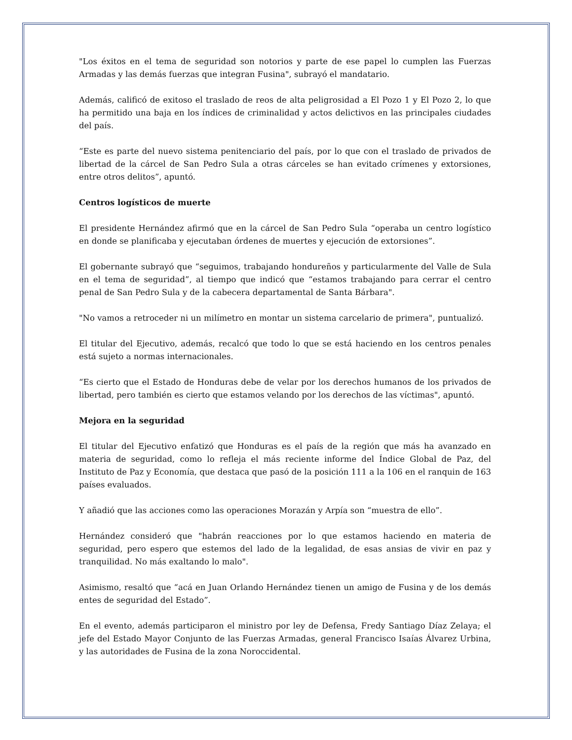"Los éxitos en el tema de seguridad son notorios y parte de ese papel lo cumplen las Fuerzas Armadas y las demás fuerzas que integran Fusina", subrayó el mandatario.
Además, calificó de exitoso el traslado de reos de alta peligrosidad a El Pozo 1 y El Pozo 2, lo que ha permitido una baja en los índices de criminalidad y actos delictivos en las principales ciudades del país.
“Este es parte del nuevo sistema penitenciario del país, por lo que con el traslado de privados de libertad de la cárcel de San Pedro Sula a otras cárceles se han evitado crímenes y extorsiones, entre otros delitos”, apuntó.
Centros logísticos de muerte
El presidente Hernández afirmó que en la cárcel de San Pedro Sula “operaba un centro logístico en donde se planificaba y ejecutaban órdenes de muertes y ejecución de extorsiones”.
El gobernante subrayó que “seguimos, trabajando hondureños y particularmente del Valle de Sula en el tema de seguridad”, al tiempo que indicó que “estamos trabajando para cerrar el centro penal de San Pedro Sula y de la cabecera departamental de Santa Bárbara".
"No vamos a retroceder ni un milímetro en montar un sistema carcelario de primera", puntualizó.
El titular del Ejecutivo, además, recalcó que todo lo que se está haciendo en los centros penales está sujeto a normas internacionales.
“Es cierto que el Estado de Honduras debe de velar por los derechos humanos de los privados de libertad, pero también es cierto que estamos velando por los derechos de las víctimas", apuntó.
Mejora en la seguridad
El titular del Ejecutivo enfatizó que Honduras es el país de la región que más ha avanzado en materia de seguridad, como lo refleja el más reciente informe del Índice Global de Paz, del Instituto de Paz y Economía, que destaca que pasó de la posición 111 a la 106 en el ranquin de 163 países evaluados.
Y añadió que las acciones como las operaciones Morazán y Arpía son “muestra de ello”.
Hernández consideró que "habrán reacciones por lo que estamos haciendo en materia de seguridad, pero espero que estemos del lado de la legalidad, de esas ansias de vivir en paz y tranquilidad. No más exaltando lo malo".
Asimismo, resaltó que “acá en Juan Orlando Hernández tienen un amigo de Fusina y de los demás entes de seguridad del Estado”.
En el evento, además participaron el ministro por ley de Defensa, Fredy Santiago Díaz Zelaya; el jefe del Estado Mayor Conjunto de las Fuerzas Armadas, general Francisco Isaías Álvarez Urbina, y las autoridades de Fusina de la zona Noroccidental.